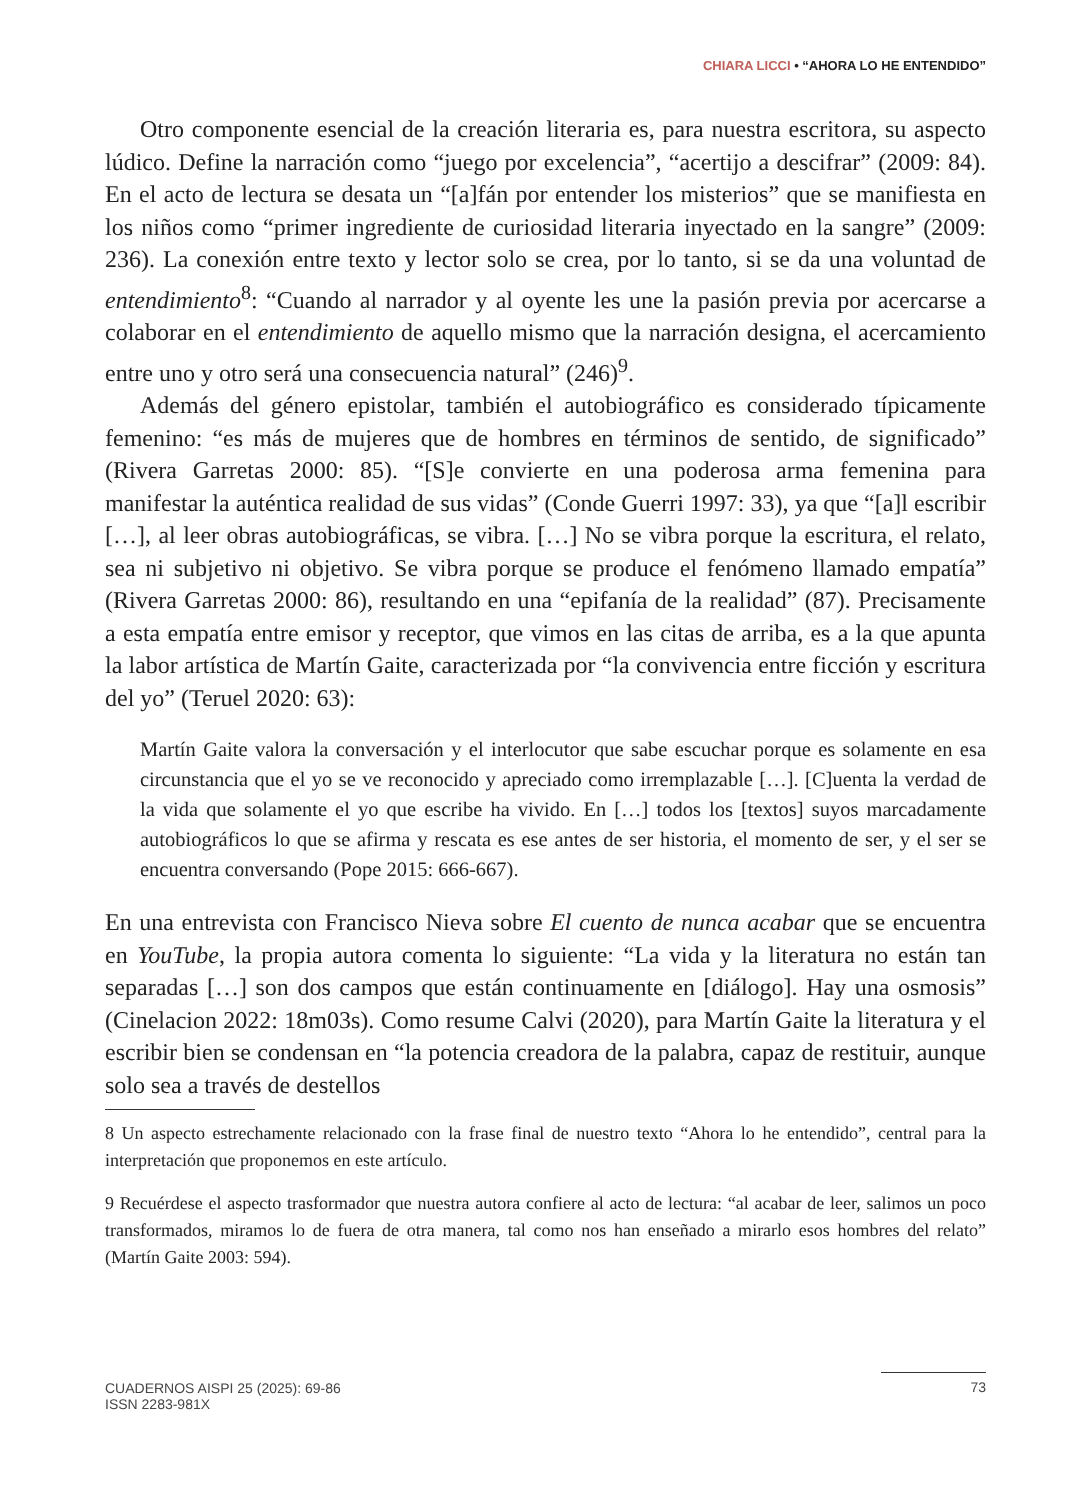CHIARA LICCI • “AHORA LO HE ENTENDIDO”
Otro componente esencial de la creación literaria es, para nuestra escritora, su aspecto lúdico. Define la narración como “juego por excelencia”, “acertijo a descifrar” (2009: 84). En el acto de lectura se desata un “[a]fán por entender los misterios” que se manifiesta en los niños como “primer ingrediente de curiosidad literaria inyectado en la sangre” (2009: 236). La conexión entre texto y lector solo se crea, por lo tanto, si se da una voluntad de entendimiento<sup>8</sup>: “Cuando al narrador y al oyente les une la pasión previa por acercarse a colaborar en el entendimiento de aquello mismo que la narración designa, el acercamiento entre uno y otro será una consecuencia natural” (246)<sup>9</sup>.
Además del género epistolar, también el autobiográfico es considerado típicamente femenino: “es más de mujeres que de hombres en términos de sentido, de significado” (Rivera Garretas 2000: 85). “[S]e convierte en una poderosa arma femenina para manifestar la auténtica realidad de sus vidas” (Conde Guerri 1997: 33), ya que “[a]l escribir […], al leer obras autobiográficas, se vibra. […] No se vibra porque la escritura, el relato, sea ni subjetivo ni objetivo. Se vibra porque se produce el fenómeno llamado empatía” (Rivera Garretas 2000: 86), resultando en una “epifanía de la realidad” (87). Precisamente a esta empatía entre emisor y receptor, que vimos en las citas de arriba, es a la que apunta la labor artística de Martín Gaite, caracterizada por “la convivencia entre ficción y escritura del yo” (Teruel 2020: 63):
Martín Gaite valora la conversación y el interlocutor que sabe escuchar porque es solamente en esa circunstancia que el yo se ve reconocido y apreciado como irremplazable […]. [C]uenta la verdad de la vida que solamente el yo que escribe ha vivido. En […] todos los [textos] suyos marcadamente autobiográficos lo que se afirma y rescata es ese antes de ser historia, el momento de ser, y el ser se encuentra conversando (Pope 2015: 666-667).
En una entrevista con Francisco Nieva sobre El cuento de nunca acabar que se encuentra en YouTube, la propia autora comenta lo siguiente: “La vida y la literatura no están tan separadas […] son dos campos que están continuamente en [diálogo]. Hay una osmosis” (Cinelacion 2022: 18m03s). Como resume Calvi (2020), para Martín Gaite la literatura y el escribir bien se condensan en “la potencia creadora de la palabra, capaz de restituir, aunque solo sea a través de destellos
8 Un aspecto estrechamente relacionado con la frase final de nuestro texto “Ahora lo he entendido”, central para la interpretación que proponemos en este artículo.
9 Recuérdese el aspecto trasformador que nuestra autora confiere al acto de lectura: “al acabar de leer, salimos un poco transformados, miramos lo de fuera de otra manera, tal como nos han enseñado a mirarlo esos hombres del relato” (Martín Gaite 2003: 594).
CUADERNOS AISPI 25 (2025): 69-86
ISSN 2283-981X
73